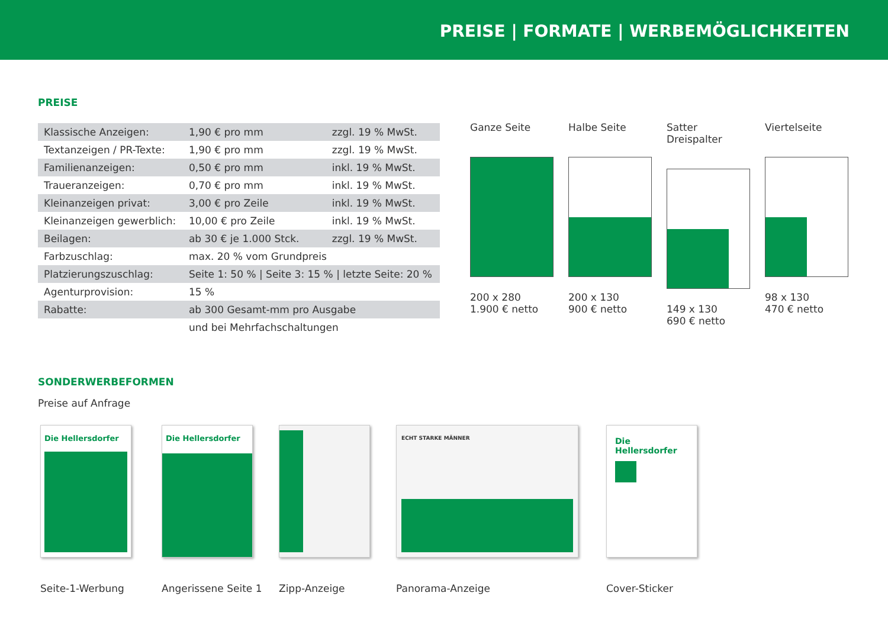PREISE | FORMATE | WERBEMÖGLICHKEITEN
PREISE
| Klassische Anzeigen: | 1,90 € pro mm | zzgl. 19 % MwSt. |
| Textanzeigen / PR-Texte: | 1,90 € pro mm | zzgl. 19 % MwSt. |
| Familienanzeigen: | 0,50 € pro mm | inkl. 19 % MwSt. |
| Traueranzeigen: | 0,70 € pro mm | inkl. 19 % MwSt. |
| Kleinanzeigen privat: | 3,00 € pro Zeile | inkl. 19 % MwSt. |
| Kleinanzeigen gewerblich: | 10,00 € pro Zeile | inkl. 19 % MwSt. |
| Beilagen: | ab 30 € je 1.000 Stck. | zzgl. 19 % MwSt. |
| Farbzuschlag: | max. 20 % vom Grundpreis | |
| Platzierungszuschlag: | Seite 1: 50 % / Seite 3: 15 % / letzte Seite: 20 % | |
| Agenturprovision: | 15 % | |
| Rabatte: | ab 300 Gesamt-mm pro Ausgabe | |
| | und bei Mehrfachschaltungen | |
Ganze Seite
200 x 280
1.900 € netto
Halbe Seite
200 x 130
900 € netto
Satter Dreispalter
149 x 130
690 € netto
Viertelseite
98 x 130
470 € netto
SONDERWERBEFORMEN
Preise auf Anfrage
Die Hellersdorfer
Seite-1-Werbung
Die Hellersdorfer
Angerissene Seite 1
Zipp-Anzeige
ECHT STARKE MÄNNER
Panorama-Anzeige
Die Hellersdorfer
Cover-Sticker